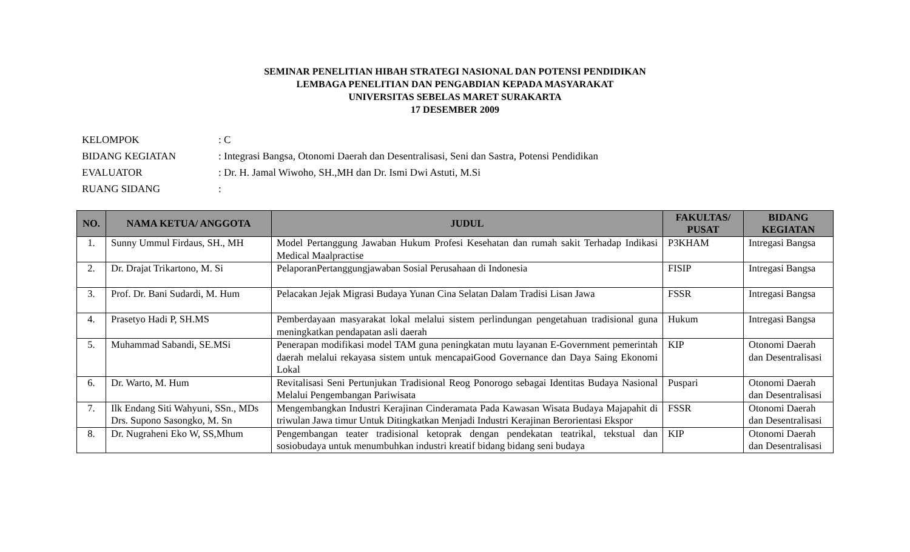SEMINAR PENELITIAN HIBAH STRATEGI NASIONAL DAN POTENSI PENDIDIKAN
LEMBAGA PENELITIAN DAN PENGABDIAN KEPADA MASYARAKAT
UNIVERSITAS SEBELAS MARET SURAKARTA
17 DESEMBER 2009
KELOMPOK: C
BIDANG KEGIATAN: Integrasi Bangsa, Otonomi Daerah dan Desentralisasi, Seni dan Sastra, Potensi Pendidikan
EVALUATOR: Dr. H. Jamal Wiwoho, SH.,MH dan Dr. Ismi Dwi Astuti, M.Si
RUANG SIDANG:
| NO. | NAMA KETUA/ ANGGOTA | JUDUL | FAKULTAS/ PUSAT | BIDANG KEGIATAN |
| --- | --- | --- | --- | --- |
| 1. | Sunny Ummul Firdaus, SH., MH | Model Pertanggung Jawaban Hukum Profesi Kesehatan dan rumah sakit Terhadap Indikasi Medical Maalpractise | P3KHAM | Intregasi Bangsa |
| 2. | Dr. Drajat Trikartono, M. Si | PelaporanPertanggungjawaban Sosial Perusahaan di Indonesia | FISIP | Intregasi Bangsa |
| 3. | Prof. Dr. Bani Sudardi, M. Hum | Pelacakan Jejak Migrasi Budaya Yunan Cina Selatan Dalam Tradisi Lisan Jawa | FSSR | Intregasi Bangsa |
| 4. | Prasetyo Hadi P, SH.MS | Pemberdayaan masyarakat lokal melalui sistem perlindungan pengetahuan tradisional guna meningkatkan pendapatan asli daerah | Hukum | Intregasi Bangsa |
| 5. | Muhammad Sabandi, SE.MSi | Penerapan modifikasi model TAM guna peningkatan mutu layanan E-Government pemerintah daerah melalui rekayasa sistem untuk mencapaiGood Governance dan Daya Saing Ekonomi Lokal | KIP | Otonomi Daerah dan Desentralisasi |
| 6. | Dr. Warto, M. Hum | Revitalisasi Seni Pertunjukan Tradisional Reog Ponorogo sebagai Identitas Budaya Nasional Melalui Pengembangan Pariwisata | Puspari | Otonomi Daerah dan Desentralisasi |
| 7. | Ilk Endang Siti Wahyuni, SSn., MDs Drs. Supono Sasongko, M. Sn | Mengembangkan Industri Kerajinan Cinderamata Pada Kawasan Wisata Budaya Majapahit di triwulan Jawa timur Untuk Ditingkatkan Menjadi Industri Kerajinan Berorientasi Ekspor | FSSR | Otonomi Daerah dan Desentralisasi |
| 8. | Dr. Nugraheni Eko W, SS,Mhum | Pengembangan teater tradisional ketoprak dengan pendekatan teatrikal, tekstual dan sosiobudaya untuk menumbuhkan industri kreatif bidang bidang seni budaya | KIP | Otonomi Daerah dan Desentralisasi |